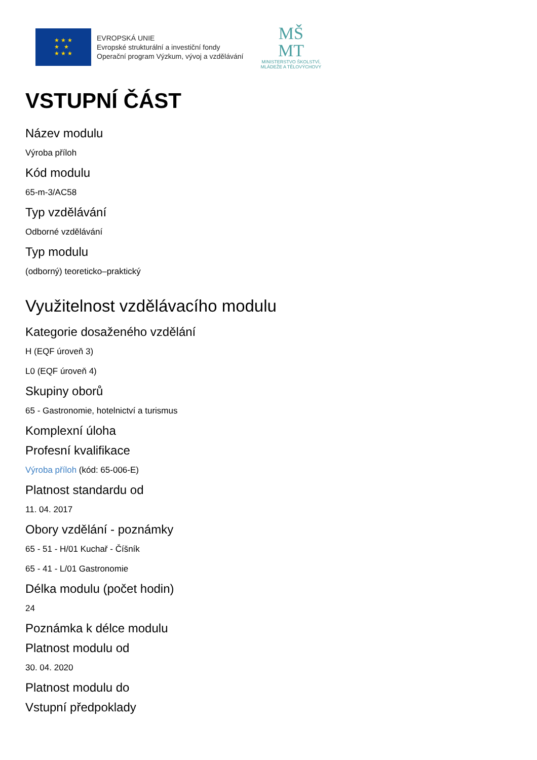★ ★ ★
★ ★
★ ★ ★
EVROPSKÁ UNIE
Evropské strukturální a investiční fondy
Operační program Výzkum, vývoj a vzdělávání
MŠ
MT
MINISTERSTVO ŠKOLSTVÍ,
MLÁDEŽE A TĚLOVÝCHOVY
VSTUPNÍ ČÁST
Název modulu
Výroba příloh
Kód modulu
65-m-3/AC58
Typ vzdělávání
Odborné vzdělávání
Typ modulu
(odborný) teoreticko–praktický
Využitelnost vzdělávacího modulu
Kategorie dosaženého vzdělání
H (EQF úroveň 3)
L0 (EQF úroveň 4)
Skupiny oborů
65 - Gastronomie, hotelnictví a turismus
Komplexní úloha
Profesní kvalifikace
Výroba příloh (kód: 65-006-E)
Platnost standardu od
11. 04. 2017
Obory vzdělání - poznámky
65 - 51 - H/01 Kuchař - Číšník
65 - 41 - L/01 Gastronomie
Délka modulu (počet hodin)
24
Poznámka k délce modulu
Platnost modulu od
30. 04. 2020
Platnost modulu do
Vstupní předpoklady